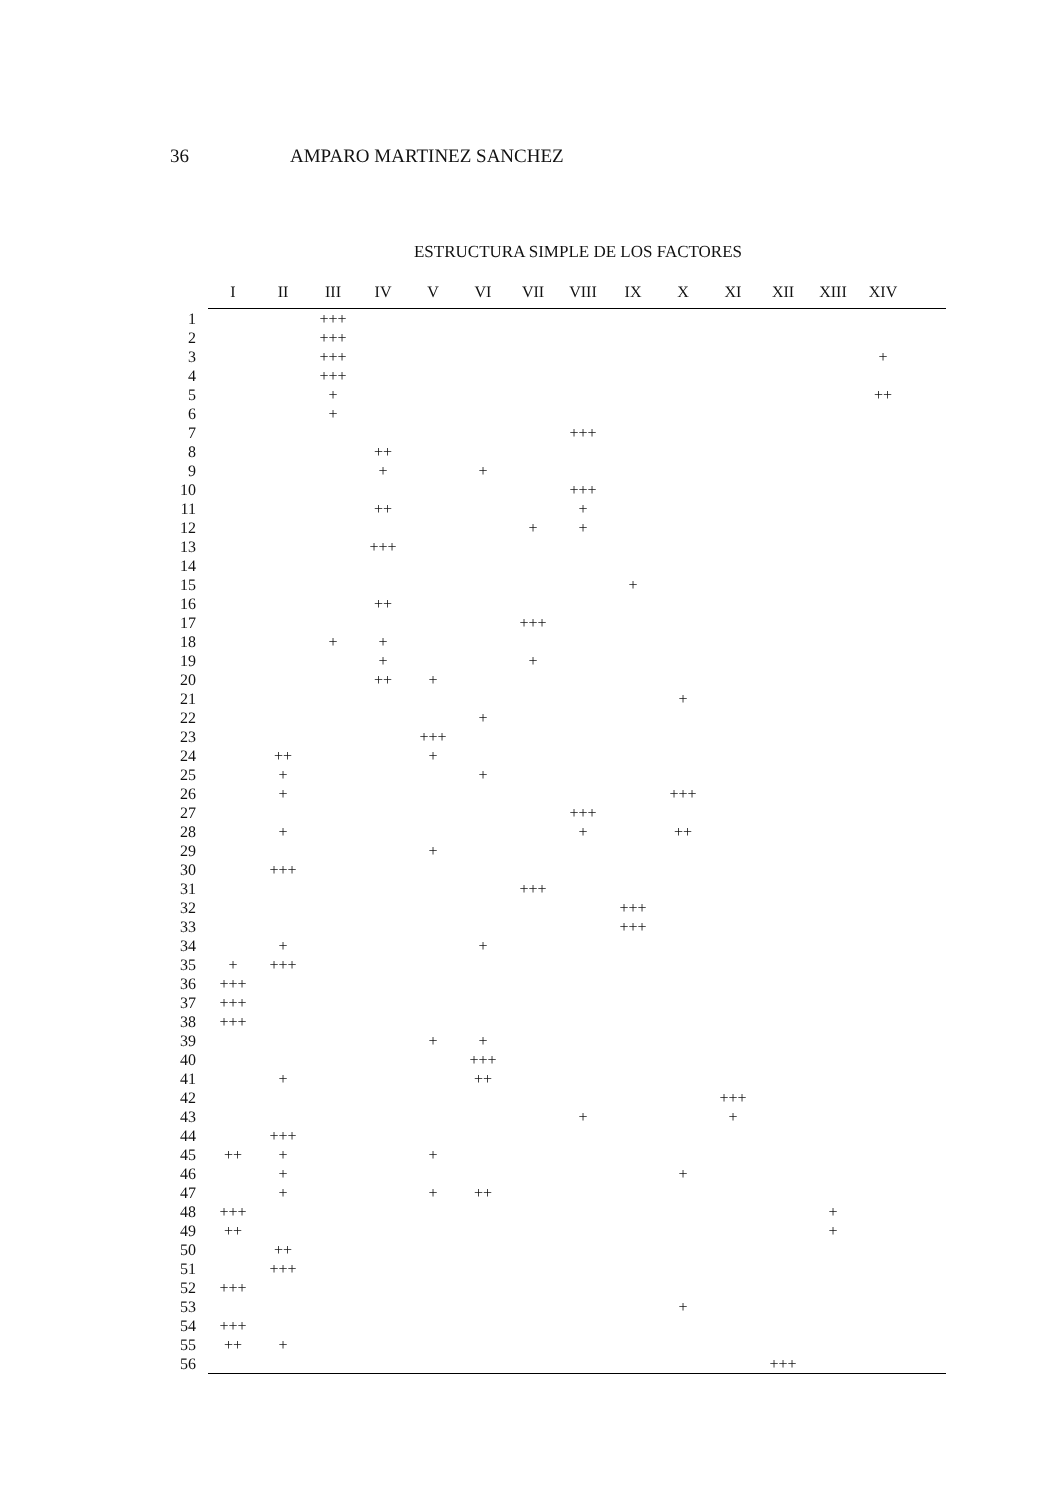36 AMPARO MARTINEZ SANCHEZ
ESTRUCTURA SIMPLE DE LOS FACTORES
| | I | II | III | IV | V | VI | VII | VIII | IX | X | XI | XII | XIII | XIV | |
| --- | --- | --- | --- | --- | --- | --- | --- | --- | --- | --- | --- | --- | --- | --- | --- |
| 1 | | | +++ | | | | | | | | | | | | |
| 2 | | | +++ | | | | | | | | | | | | |
| 3 | | | +++ | | | | | | | | | | | + | |
| 4 | | | +++ | | | | | | | | | | | | |
| 5 | | | + | | | | | | | | | | | ++ | |
| 6 | | | + | | | | | | | | | | | | |
| 7 | | | | | | | | +++ | | | | | | | |
| 8 | | | | ++ | | | | | | | | | | | |
| 9 | | | | + | | + | | | | | | | | | |
| 10 | | | | | | | | +++ | | | | | | | |
| 11 | | | | ++ | | | | + | | | | | | | |
| 12 | | | | | | | + | + | | | | | | | |
| 13 | | | | +++ | | | | | | | | | | | |
| 14 | | | | | | | | | | | | | | | |
| 15 | | | | | | | | | + | | | | | | |
| 16 | | | | ++ | | | | | | | | | | | |
| 17 | | | | | | | +++ | | | | | | | | |
| 18 | | | + | + | | | | | | | | | | | |
| 19 | | | | + | | | + | | | | | | | | |
| 20 | | | | ++ | + | | | | | | | | | | |
| 21 | | | | | | | | | | + | | | | | |
| 22 | | | | | | + | | | | | | | | | |
| 23 | | | | | +++ | | | | | | | | | | |
| 24 | | ++ | | | + | | | | | | | | | | |
| 25 | | + | | | | + | | | | | | | | | |
| 26 | | + | | | | | | | | +++ | | | | | |
| 27 | | | | | | | | +++ | | | | | | | |
| 28 | | + | | | | | | + | | ++ | | | | | |
| 29 | | | | | + | | | | | | | | | | |
| 30 | | +++ | | | | | | | | | | | | | |
| 31 | | | | | | | +++ | | | | | | | | |
| 32 | | | | | | | | | +++ | | | | | | |
| 33 | | | | | | | | | +++ | | | | | | |
| 34 | | + | | | | + | | | | | | | | | |
| 35 | + | +++ | | | | | | | | | | | | | |
| 36 | +++ | | | | | | | | | | | | | | |
| 37 | +++ | | | | | | | | | | | | | | |
| 38 | +++ | | | | | | | | | | | | | | |
| 39 | | | | | + | + | | | | | | | | | |
| 40 | | | | | | +++ | | | | | | | | | |
| 41 | | + | | | | ++ | | | | | | | | | |
| 42 | | | | | | | | | | | +++ | | | | |
| 43 | | | | | | | | + | | | + | | | | |
| 44 | | +++ | | | | | | | | | | | | | |
| 45 | ++ | + | | | + | | | | | | | | | | |
| 46 | | + | | | | | | | | + | | | | | |
| 47 | | + | | | + | ++ | | | | | | | | | |
| 48 | +++ | | | | | | | | | | | | + | | |
| 49 | ++ | | | | | | | | | | | | + | | |
| 50 | | ++ | | | | | | | | | | | | | |
| 51 | | +++ | | | | | | | | | | | | | |
| 52 | +++ | | | | | | | | | | | | | | |
| 53 | | | | | | | | | | + | | | | | |
| 54 | +++ | | | | | | | | | | | | | | |
| 55 | ++ | + | | | | | | | | | | | | | |
| 56 | | | | | | | | | | | | +++ | | | |